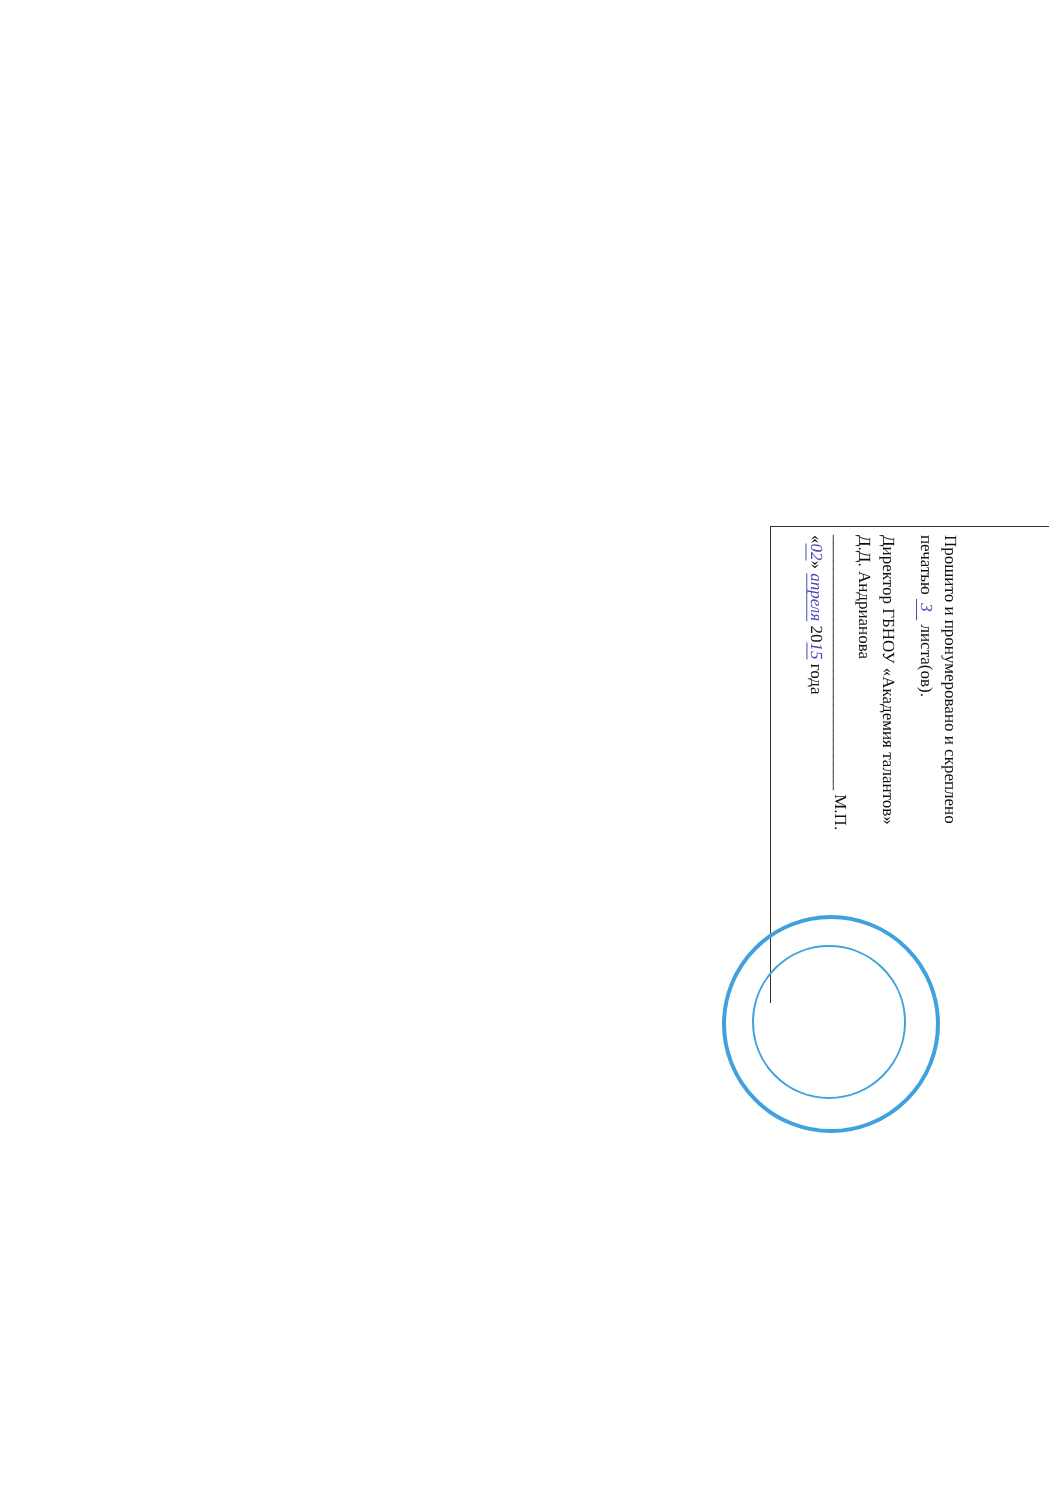Прошито и пронумеровано и скреплено
печатью 3 листа(ов).
Директор ГБНОУ «Академия талантов»
Д.Д. Андрианова
______________________________ М.П.
«02» апреля 2015 года